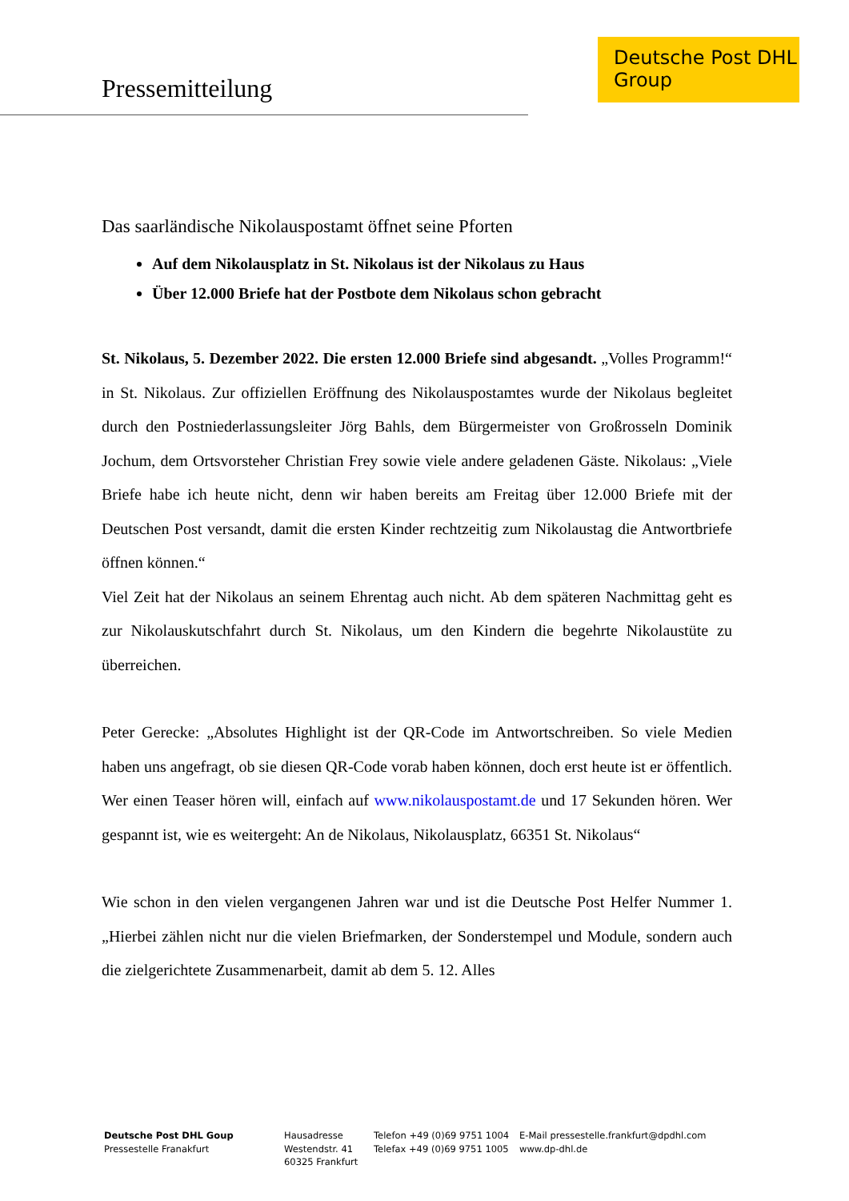Pressemitteilung
Deutsche Post DHL
Group
Das saarländische Nikolauspostamt öffnet seine Pforten
Auf dem Nikolausplatz in St. Nikolaus ist der Nikolaus zu Haus
Über 12.000 Briefe hat der Postbote dem Nikolaus schon gebracht
St. Nikolaus, 5. Dezember 2022. Die ersten 12.000 Briefe sind abgesandt. „Volles Programm!“ in St. Nikolaus. Zur offiziellen Eröffnung des Nikolauspostamtes wurde der Nikolaus begleitet durch den Postniederlassungsleiter Jörg Bahls, dem Bürgermeister von Großrosseln Dominik Jochum, dem Ortsvorsteher Christian Frey sowie viele andere geladenen Gäste. Nikolaus: „Viele Briefe habe ich heute nicht, denn wir haben bereits am Freitag über 12.000 Briefe mit der Deutschen Post versandt, damit die ersten Kinder rechtzeitig zum Nikolaustag die Antwortbriefe öffnen können.“
Viel Zeit hat der Nikolaus an seinem Ehrentag auch nicht. Ab dem späteren Nachmittag geht es zur Nikolauskutschfahrt durch St. Nikolaus, um den Kindern die begehrte Nikolaustüte zu überreichen.
Peter Gerecke: „Absolutes Highlight ist der QR-Code im Antwortschreiben. So viele Medien haben uns angefragt, ob sie diesen QR-Code vorab haben können, doch erst heute ist er öffentlich. Wer einen Teaser hören will, einfach auf www.nikolauspostamt.de und 17 Sekunden hören. Wer gespannt ist, wie es weitergeht: An de Nikolaus, Nikolausplatz, 66351 St. Nikolaus“
Wie schon in den vielen vergangenen Jahren war und ist die Deutsche Post Helfer Nummer 1. „Hierbei zählen nicht nur die vielen Briefmarken, der Sonderstempel und Module, sondern auch die zielgerichtete Zusammenarbeit, damit ab dem 5. 12. Alles
Deutsche Post DHL Goup
Pressestelle Franakfurt
Hausadresse
Westendstr. 41
60325 Frankfurt
Telefon +49 (0)69 9751 1004
Telefax +49 (0)69 9751 1005
E-Mail pressestelle.frankfurt@dpdhl.com
www.dp-dhl.de